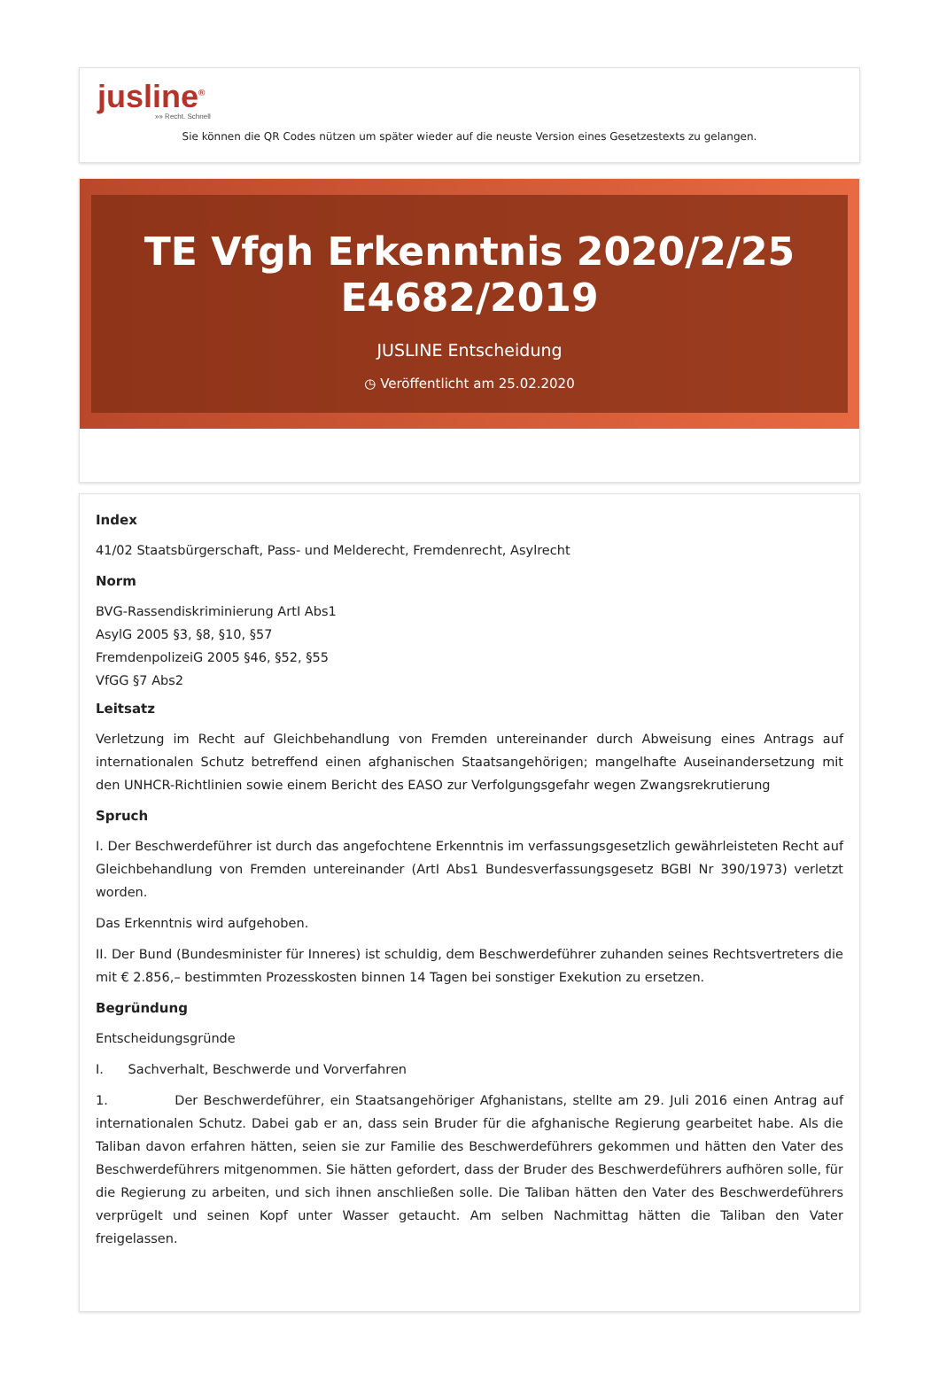jusline<sup>®</sup>
»» Recht. Schnell
Sie können die QR Codes nützen um später wieder auf die neuste Version eines Gesetzestexts zu gelangen.
TE Vfgh Erkenntnis 2020/2/25 E4682/2019
JUSLINE Entscheidung
◷ Veröffentlicht am 25.02.2020
Index
41/02 Staatsbürgerschaft, Pass- und Melderecht, Fremdenrecht, Asylrecht
Norm
BVG-Rassendiskriminierung ArtI Abs1
AsylG 2005 §3, §8, §10, §57
FremdenpolizeiG 2005 §46, §52, §55
VfGG §7 Abs2
Leitsatz
Verletzung im Recht auf Gleichbehandlung von Fremden untereinander durch Abweisung eines Antrags auf internationalen Schutz betreffend einen afghanischen Staatsangehörigen; mangelhafte Auseinandersetzung mit den UNHCR-Richtlinien sowie einem Bericht des EASO zur Verfolgungsgefahr wegen Zwangsrekrutierung
Spruch
I. Der Beschwerdeführer ist durch das angefochtene Erkenntnis im verfassungsgesetzlich gewährleisteten Recht auf Gleichbehandlung von Fremden untereinander (ArtI Abs1 Bundesverfassungsgesetz BGBl Nr 390/1973) verletzt worden.
Das Erkenntnis wird aufgehoben.
II. Der Bund (Bundesminister für Inneres) ist schuldig, dem Beschwerdeführer zuhanden seines Rechtsvertreters die mit € 2.856,– bestimmten Prozesskosten binnen 14 Tagen bei sonstiger Exekution zu ersetzen.
Begründung
Entscheidungsgründe
I. Sachverhalt, Beschwerde und Vorverfahren
1. Der Beschwerdeführer, ein Staatsangehöriger Afghanistans, stellte am 29. Juli 2016 einen Antrag auf internationalen Schutz. Dabei gab er an, dass sein Bruder für die afghanische Regierung gearbeitet habe. Als die Taliban davon erfahren hätten, seien sie zur Familie des Beschwerdeführers gekommen und hätten den Vater des Beschwerdeführers mitgenommen. Sie hätten gefordert, dass der Bruder des Beschwerdeführers aufhören solle, für die Regierung zu arbeiten, und sich ihnen anschließen solle. Die Taliban hätten den Vater des Beschwerdeführers verprügelt und seinen Kopf unter Wasser getaucht. Am selben Nachmittag hätten die Taliban den Vater freigelassen.